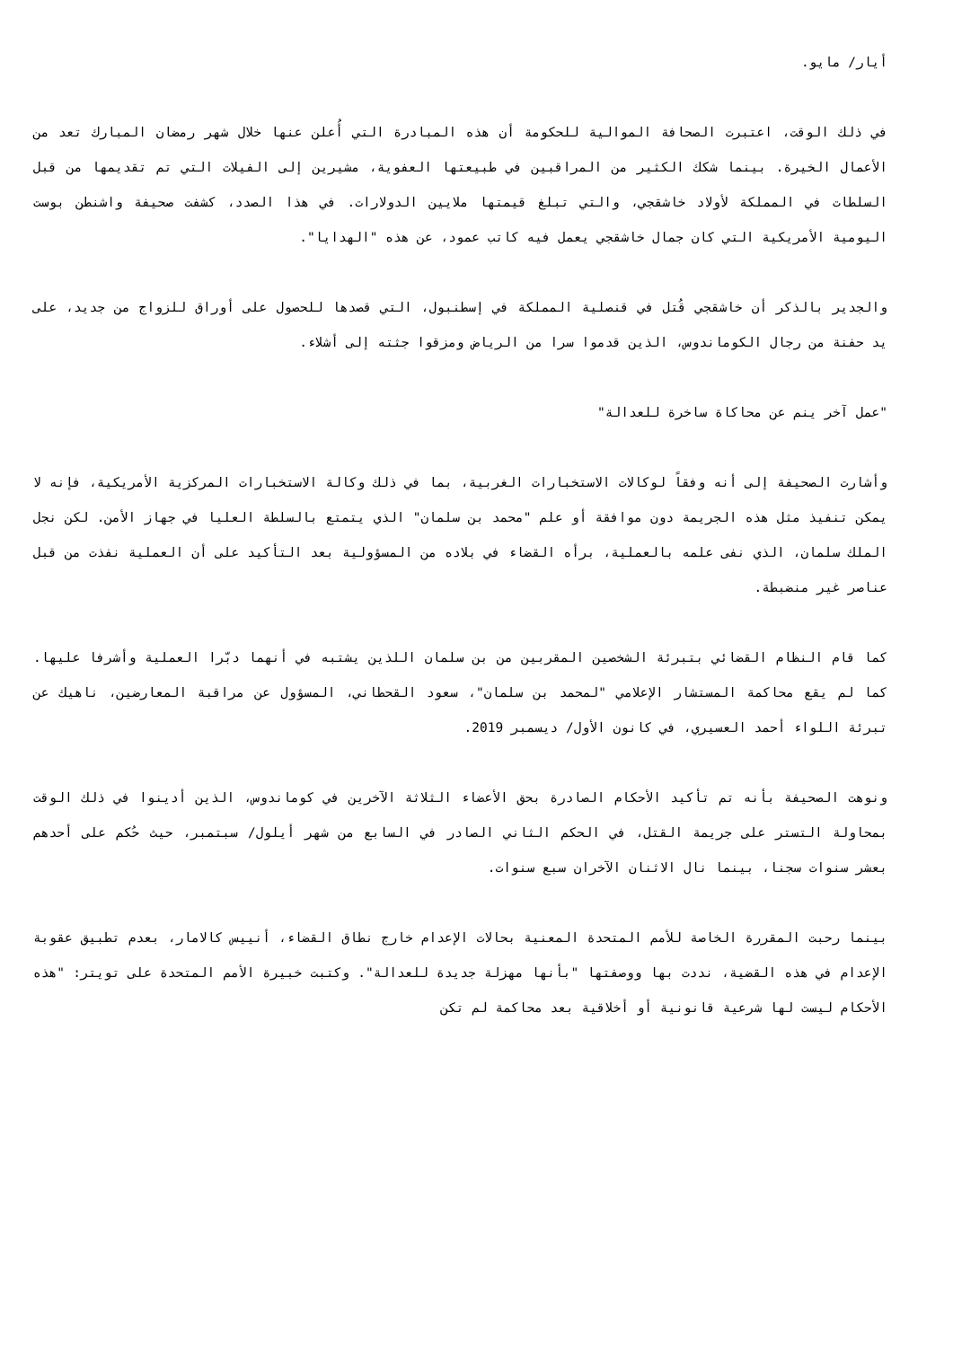أيار/ مايو.
في ذلك الوقت، اعتبرت الصحافة الموالية للحكومة أن هذه المبادرة التي أُعلن عنها خلال شهر رمضان المبارك تعد من الأعمال الخيرة. بينما شكك الكثير من المراقبين في طبيعتها العفوية، مشيرين إلى الفيلات التي تم تقديمها من قبل السلطات في المملكة لأولاد خاشقجي، والتي تبلغ قيمتها ملايين الدولارات. في هذا الصدد، كشفت صحيفة واشنطن بوست اليومية الأمريكية التي كان جمال خاشقجي يعمل فيه كاتب عمود، عن هذه "الهدايا".
والجدير بالذكر أن خاشقجي قُتل في قنصلية المملكة في إسطنبول، التي قصدها للحصول على أوراق للزواج من جديد، على يد حفنة من رجال الكوماندوس، الذين قدموا سرا من الرياض ومزقوا جثته إلى أشلاء.
"عمل آخر ينم عن محاكاة ساخرة للعدالة"
وأشارت الصحيفة إلى أنه وفقاً لوكالات الاستخبارات الغربية، بما في ذلك وكالة الاستخبارات المركزية الأمريكية، فإنه لا يمكن تنفيذ مثل هذه الجريمة دون موافقة أو علم "محمد بن سلمان" الذي يتمتع بالسلطة العليا في جهاز الأمن. لكن نجل الملك سلمان، الذي نفى علمه بالعملية، برأه القضاء في بلاده من المسؤولية بعد التأكيد على أن العملية نفذت من قبل عناصر غير منضبطة.
كما قام النظام القضائي بتبرئة الشخصين المقربين من بن سلمان اللذين يشتبه في أنهما دبّرا العملية وأشرفا عليها. كما لم يقع محاكمة المستشار الإعلامي "لمحمد بن سلمان"، سعود القحطاني، المسؤول عن مراقبة المعارضين، ناهيك عن تبرئة اللواء أحمد العسيري، في كانون الأول/ ديسمبر 2019.
ونوهت الصحيفة بأنه تم تأكيد الأحكام الصادرة بحق الأعضاء الثلاثة الآخرين في كوماندوس، الذين أدينوا في ذلك الوقت بمحاولة التستر على جريمة القتل، في الحكم الثاني الصادر في السابع من شهر أيلول/ سبتمبر، حيث حُكم على أحدهم بعشر سنوات سجنا، بينما نال الاثنان الآخران سبع سنوات.
بينما رحبت المقررة الخاصة للأمم المتحدة المعنية بحالات الإعدام خارج نطاق القضاء، أنييس كالامار، بعدم تطبيق عقوبة الإعدام في هذه القضية، نددت بها ووصفتها "بأنها مهزلة جديدة للعدالة". وكتبت خبيرة الأمم المتحدة على تويتر: "هذه الأحكام ليست لها شرعية قانونية أو أخلاقية بعد محاكمة لم تكن